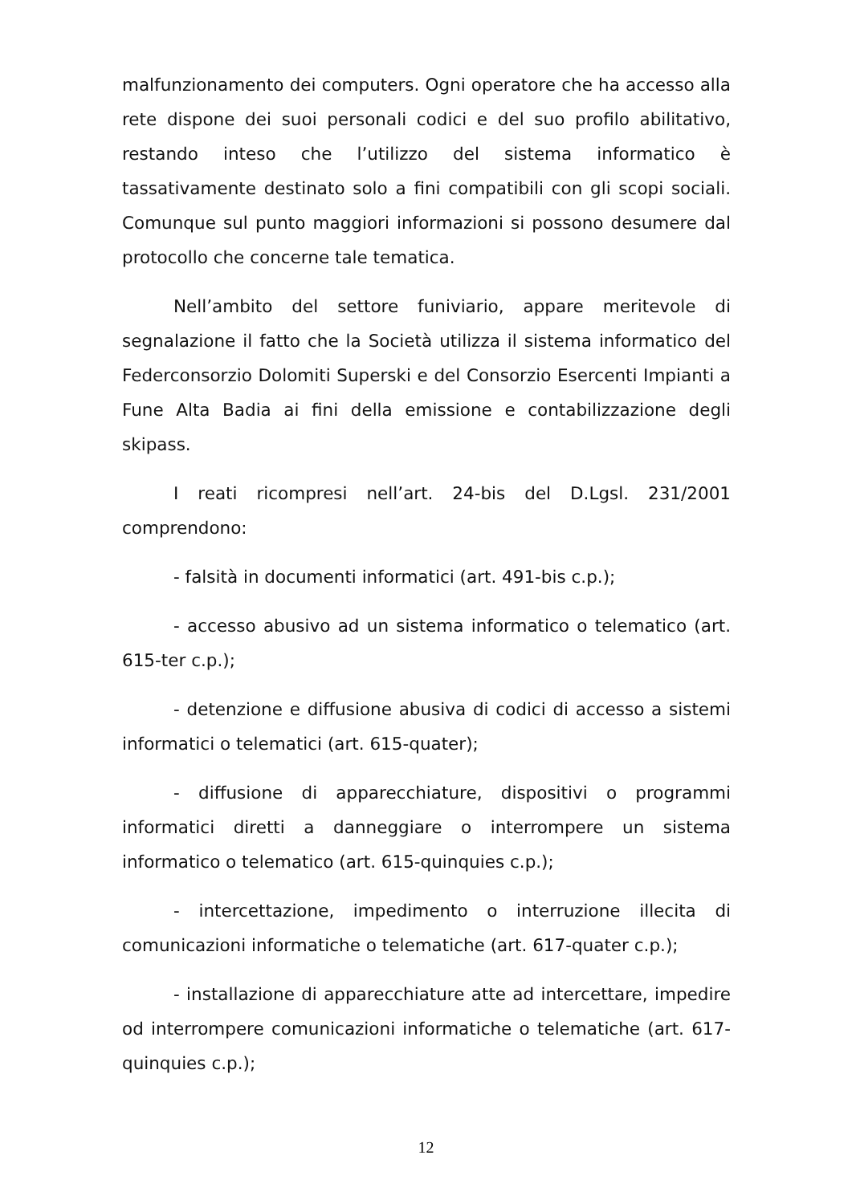malfunzionamento dei computers. Ogni operatore che ha accesso alla rete dispone dei suoi personali codici e del suo profilo abilitativo, restando inteso che l’utilizzo del sistema informatico è tassativamente destinato solo a fini compatibili con gli scopi sociali. Comunque sul punto maggiori informazioni si possono desumere dal protocollo che concerne tale tematica.
Nell’ambito del settore funiviario, appare meritevole di segnalazione il fatto che la Società utilizza il sistema informatico del Federconsorzio Dolomiti Superski e del Consorzio Esercenti Impianti a Fune Alta Badia ai fini della emissione e contabilizzazione degli skipass.
I reati ricompresi nell’art. 24-bis del D.Lgsl. 231/2001 comprendono:
- falsità in documenti informatici (art. 491-bis c.p.);
- accesso abusivo ad un sistema informatico o telematico (art. 615-ter c.p.);
- detenzione e diffusione abusiva di codici di accesso a sistemi informatici o telematici (art. 615-quater);
- diffusione di apparecchiature, dispositivi o programmi informatici diretti a danneggiare o interrompere un sistema informatico o telematico (art. 615-quinquies c.p.);
- intercettazione, impedimento o interruzione illecita di comunicazioni informatiche o telematiche (art. 617-quater c.p.);
- installazione di apparecchiature atte ad intercettare, impedire od interrompere comunicazioni informatiche o telematiche (art. 617-quinquies c.p.);
12